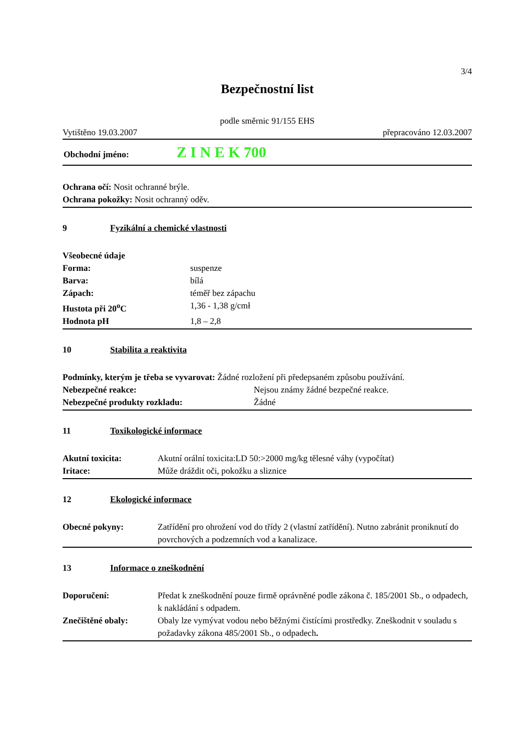3/4
Bezpečnostní list
podle směrnic 91/155 EHS
Vytištěno 19.03.2007 přepracováno 12.03.2007
Obchodní jméno: Z I N E K 700
Ochrana očí: Nosit ochranné brýle.
Ochrana pokožky: Nosit ochranný oděv.
9 Fyzikální a chemické vlastnosti
Všeobecné údaje
Forma: suspenze Barva: bílá Zápach: téměř bez zápachu Hustota při 20<sup>o</sup>C 1,36 - 1,38 g/cmł Hodnota pH 1,8 – 2,8
10 Stabilita a reaktivita
Podmínky, kterým je třeba se vyvarovat: Žádné rozložení při předepsaném způsobu používání.
Nebezpečné reakce: Nejsou známy žádné bezpečné reakce. Nebezpečné produkty rozkladu: Žádné
11 Toxikologické informace
Akutní toxicita: Akutní orální toxicita:LD 50:>2000 mg/kg tělesné váhy (vypočítat) Iritace: Může dráždit oči, pokožku a sliznice
12 Ekologické informace
Obecné pokyny: Zatřídění pro ohrožení vod do třídy 2 (vlastní zatřídění). Nutno zabránit proniknutí do povrchových a podzemních vod a kanalizace.
13 Informace o zneškodnění
Doporučení: Předat k zneškodnění pouze firmě oprávněné podle zákona č. 185/2001 Sb., o odpadech, k nakládání s odpadem. Znečištěné obaly: Obaly lze vymývat vodou nebo běžnými čistícími prostředky. Zneškodnit v souladu s požadavky zákona 485/2001 Sb., o odpadech.